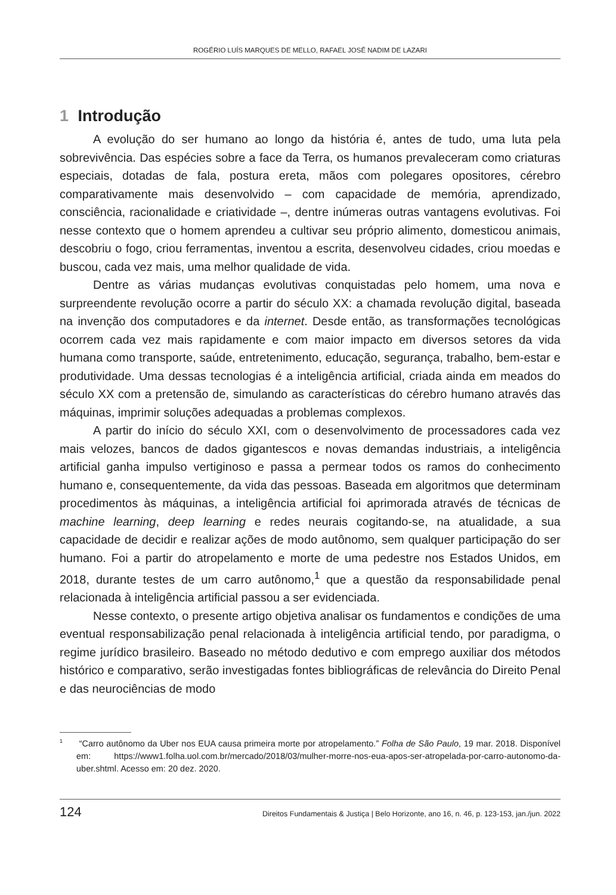ROGÉRIO LUÍS MARQUES DE MELLO, RAFAEL JOSÉ NADIM DE LAZARI
1 Introdução
A evolução do ser humano ao longo da história é, antes de tudo, uma luta pela sobrevivência. Das espécies sobre a face da Terra, os humanos prevaleceram como criaturas especiais, dotadas de fala, postura ereta, mãos com polegares opositores, cérebro comparativamente mais desenvolvido – com capacidade de memória, aprendizado, consciência, racionalidade e criatividade –, dentre inúmeras outras vantagens evolutivas. Foi nesse contexto que o homem aprendeu a cultivar seu próprio alimento, domesticou animais, descobriu o fogo, criou ferramentas, inventou a escrita, desenvolveu cidades, criou moedas e buscou, cada vez mais, uma melhor qualidade de vida.
Dentre as várias mudanças evolutivas conquistadas pelo homem, uma nova e surpreendente revolução ocorre a partir do século XX: a chamada revolução digital, baseada na invenção dos computadores e da internet. Desde então, as transformações tecnológicas ocorrem cada vez mais rapidamente e com maior impacto em diversos setores da vida humana como transporte, saúde, entretenimento, educação, segurança, trabalho, bem-estar e produtividade. Uma dessas tecnologias é a inteligência artificial, criada ainda em meados do século XX com a pretensão de, simulando as características do cérebro humano através das máquinas, imprimir soluções adequadas a problemas complexos.
A partir do início do século XXI, com o desenvolvimento de processadores cada vez mais velozes, bancos de dados gigantescos e novas demandas industriais, a inteligência artificial ganha impulso vertiginoso e passa a permear todos os ramos do conhecimento humano e, consequentemente, da vida das pessoas. Baseada em algoritmos que determinam procedimentos às máquinas, a inteligência artificial foi aprimorada através de técnicas de machine learning, deep learning e redes neurais cogitando-se, na atualidade, a sua capacidade de decidir e realizar ações de modo autônomo, sem qualquer participação do ser humano. Foi a partir do atropelamento e morte de uma pedestre nos Estados Unidos, em 2018, durante testes de um carro autônomo,<sup>1</sup> que a questão da responsabilidade penal relacionada à inteligência artificial passou a ser evidenciada.
Nesse contexto, o presente artigo objetiva analisar os fundamentos e condições de uma eventual responsabilização penal relacionada à inteligência artificial tendo, por paradigma, o regime jurídico brasileiro. Baseado no método dedutivo e com emprego auxiliar dos métodos histórico e comparativo, serão investigadas fontes bibliográficas de relevância do Direito Penal e das neurociências de modo
<sup>1</sup> “Carro autônomo da Uber nos EUA causa primeira morte por atropelamento.” Folha de São Paulo, 19 mar. 2018. Disponível em: https://www1.folha.uol.com.br/mercado/2018/03/mulher-morre-nos-eua-apos-ser-atropelada-por-carro-autonomo-da-uber.shtml. Acesso em: 20 dez. 2020.
124 Direitos Fundamentais & Justiça | Belo Horizonte, ano 16, n. 46, p. 123-153, jan./jun. 2022